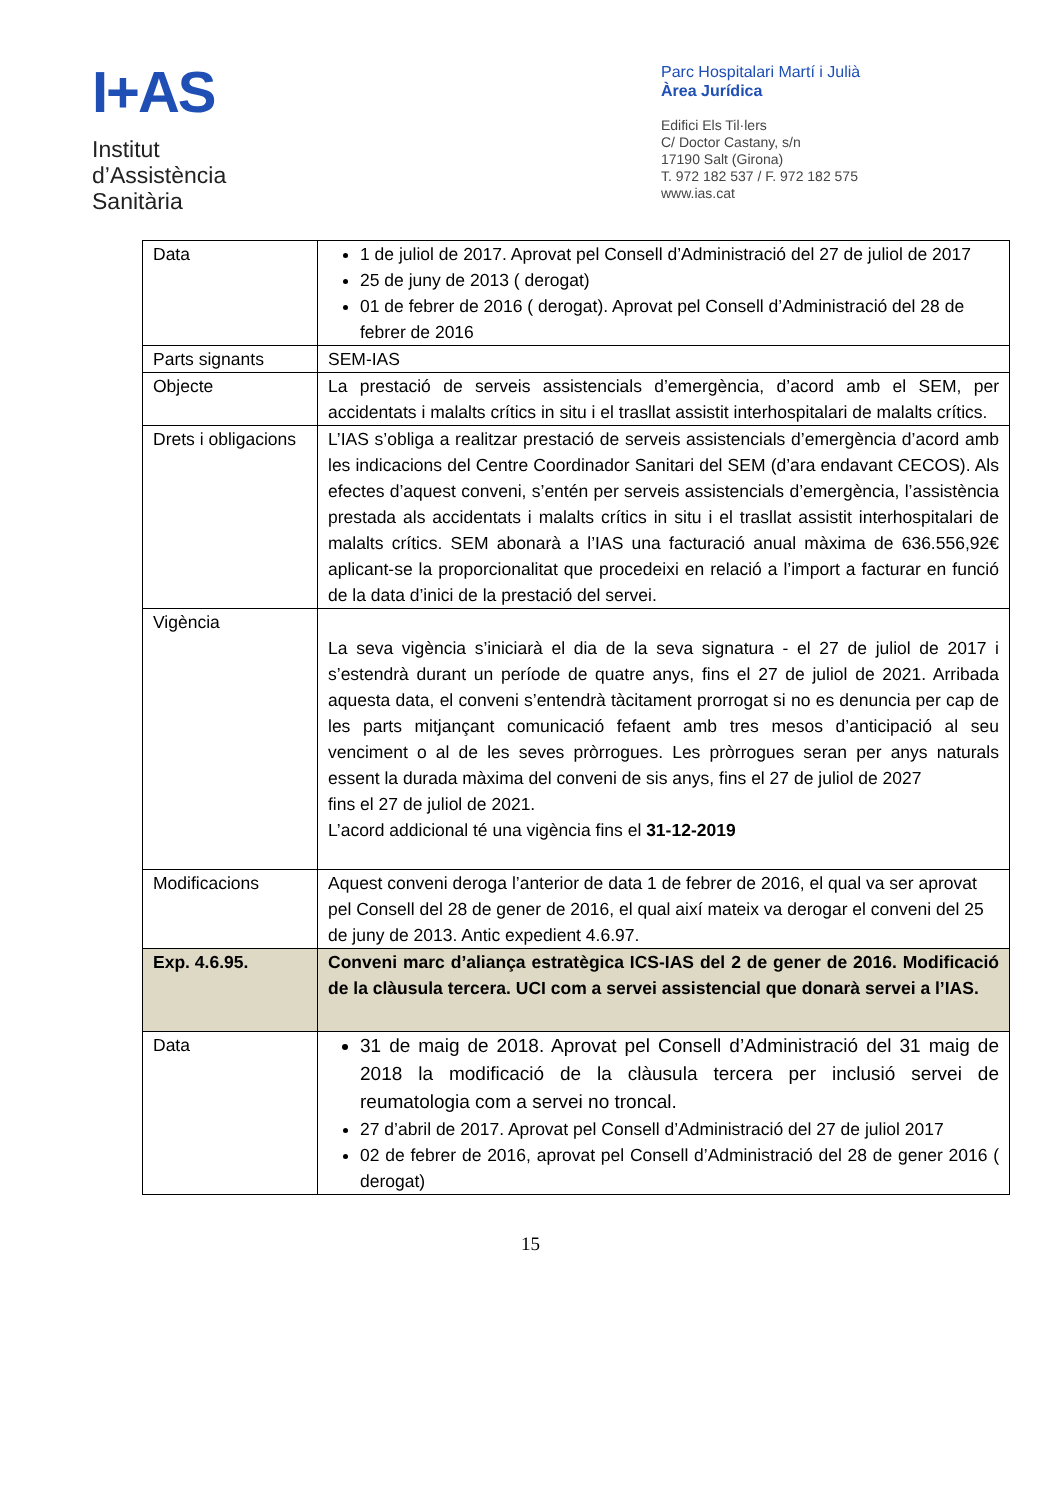I+AS
Institut
d’Assistència
Sanitària
Parc Hospitalari Martí i Julià
Àrea Jurídica
Edifici Els Til·lers
C/ Doctor Castany, s/n
17190 Salt (Girona)
T. 972 182 537 / F. 972 182 575
www.ias.cat
| Data | 1 de juliol de 2017. Aprovat pel Consell d’Administració del 27 de juliol de 2017 25 de juny de 2013 ( derogat) 01 de febrer de 2016 ( derogat). Aprovat pel Consell d’Administració del 28 de febrer de 2016 |
| Parts signants | SEM-IAS |
| Objecte | La prestació de serveis assistencials d’emergència, d’acord amb el SEM, per accidentats i malalts crítics in situ i el trasllat assistit interhospitalari de malalts crítics. |
| Drets i obligacions | L’IAS s’obliga a realitzar prestació de serveis assistencials d’emergència d’acord amb les indicacions del Centre Coordinador Sanitari del SEM (d’ara endavant CECOS). Als efectes d’aquest conveni, s’entén per serveis assistencials d’emergència, l’assistència prestada als accidentats i malalts crítics in situ i el trasllat assistit interhospitalari de malalts crítics. SEM abonarà a l’IAS una facturació anual màxima de 636.556,92€ aplicant-se la proporcionalitat que procedeixi en relació a l’import a facturar en funció de la data d’inici de la prestació del servei. |
| Vigència | La seva vigència s’iniciarà el dia de la seva signatura - el 27 de juliol de 2017 i s’estendrà durant un període de quatre anys, fins el 27 de juliol de 2021. Arribada aquesta data, el conveni s’entendrà tàcitament prorrogat si no es denuncia per cap de les parts mitjançant comunicació fefaent amb tres mesos d’anticipació al seu venciment o al de les seves pròrrogues. Les pròrrogues seran per anys naturals essent la durada màxima del conveni de sis anys, fins el 27 de juliol de 2027 fins el 27 de juliol de 2021. L’acord addicional té una vigència fins el 31-12-2019 |
| Modificacions | Aquest conveni deroga l’anterior de data 1 de febrer de 2016, el qual va ser aprovat pel Consell del 28 de gener de 2016, el qual així mateix va derogar el conveni del 25 de juny de 2013. Antic expedient 4.6.97. |
| Exp. 4.6.95. | Conveni marc d’aliança estratègica ICS-IAS del 2 de gener de 2016. Modificació de la clàusula tercera. UCI com a servei assistencial que donarà servei a l’IAS. |
| Data | 31 de maig de 2018. Aprovat pel Consell d’Administració del 31 maig de 2018 la modificació de la clàusula tercera per inclusió servei de reumatologia com a servei no troncal. 27 d’abril de 2017. Aprovat pel Consell d’Administració del 27 de juliol 2017 02 de febrer de 2016, aprovat pel Consell d’Administració del 28 de gener 2016 ( derogat) |
15